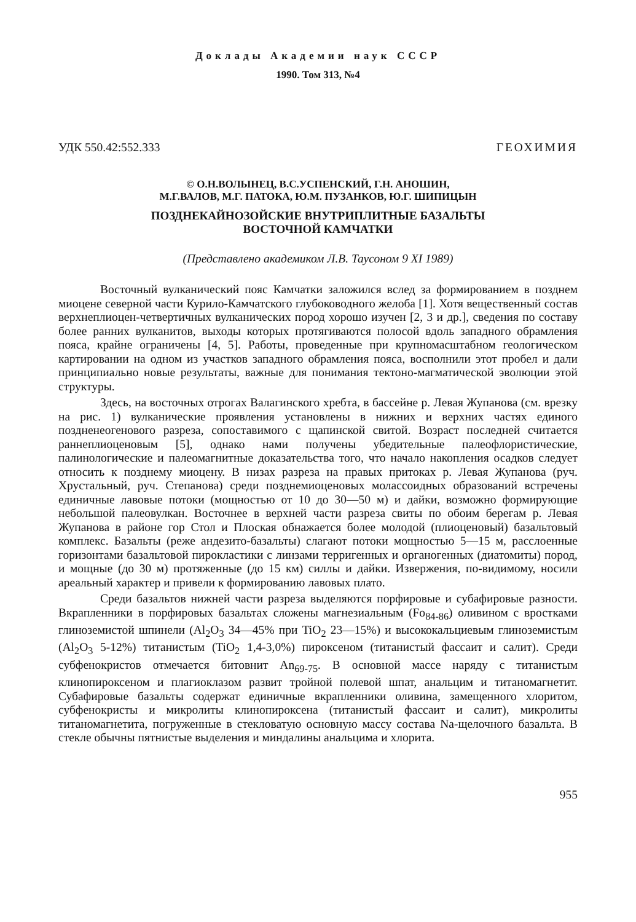Доклады Академии наук СССР
1990. Том 313, №4
УДК 550.42:552.333 ГЕОХИМИЯ
© О.Н.ВОЛЫНЕЦ, В.С.УСПЕНСКИЙ, Г.Н. АНОШИН,
М.Г.ВАЛОВ, М.Г. ПАТОКА, Ю.М. ПУЗАНКОВ, Ю.Г. ШИПИЦЫН
ПОЗДНЕКАЙНОЗОЙСКИЕ ВНУТРИПЛИТНЫЕ БАЗАЛЬТЫ
ВОСТОЧНОЙ КАМЧАТКИ
(Представлено академиком Л.В. Таусоном 9 XI 1989)
Восточный вулканический пояс Камчатки заложился вслед за формированием в позднем миоцене северной части Курило-Камчатского глубоководного желоба [1]. Хотя вещественный состав верхнеплиоцен-четвертичных вулканических пород хорошо изучен [2, 3 и др.], сведения по составу более ранних вулканитов, выходы которых протягиваются полосой вдоль западного обрамления пояса, крайне ограничены [4, 5]. Работы, проведенные при крупномасштабном геологическом картировании на одном из участков западного обрамления пояса, восполнили этот пробел и дали принципиально новые результаты, важные для понимания тектоно-магматической эволюции этой структуры.
Здесь, на восточных отрогах Валагинского хребта, в бассейне р. Левая Жупанова (см. врезку на рис. 1) вулканические проявления установлены в нижних и верхних частях единого поздненеогенового разреза, сопоставимого с щапинской свитой. Возраст последней считается раннеплиоценовым [5], однако нами получены убедительные палеофлористические, палинологические и палеомагнитные доказательства того, что начало накопления осадков следует относить к позднему миоцену. В низах разреза на правых притоках р. Левая Жупанова (руч. Хрустальный, руч. Степанова) среди позднемиоценовых молассоидных образований встречены единичные лавовые потоки (мощностью от 10 до 30—50 м) и дайки, возможно формирующие небольшой палеовулкан. Восточнее в верхней части разреза свиты по обоим берегам р. Левая Жупанова в районе гор Стол и Плоская обнажается более молодой (плиоценовый) базальтовый комплекс. Базальты (реже андезито-базальты) слагают потоки мощностью 5—15 м, расслоенные горизонтами базальтовой пирокластики с линзами терригенных и органогенных (диатомиты) пород, и мощные (до 30 м) протяженные (до 15 км) силлы и дайки. Извержения, по-видимому, носили ареальный характер и привели к формированию лавовых плато.
Среди базальтов нижней части разреза выделяются порфировые и субафировые разности. Вкрапленники в порфировых базальтах сложены магнезиальным (Fo<sub>84-86</sub>) оливином с вростками глиноземистой шпинели (Al<sub>2</sub>O<sub>3</sub> 34—45% при TiO<sub>2</sub> 23—15%) и высококальциевым глиноземистым (Al<sub>2</sub>O<sub>3</sub> 5-12%) титанистым (TiO<sub>2</sub> 1,4-3,0%) пироксеном (титанистый фассаит и салит). Среди субфенокристов отмечается битовнит An<sub>69-75</sub>. В основной массе наряду с титанистым клинопироксеном и плагиоклазом развит тройной полевой шпат, анальцим и титаномагнетит. Субафировые базальты содержат единичные вкрапленники оливина, замещенного хлоритом, субфенокристы и микролиты клинопироксена (титанистый фассаит и салит), микролиты титаномагнетита, погруженные в стекловатую основную массу состава Na-щелочного базальта. В стекле обычны пятнистые выделения и миндалины анальцима и хлорита.
955